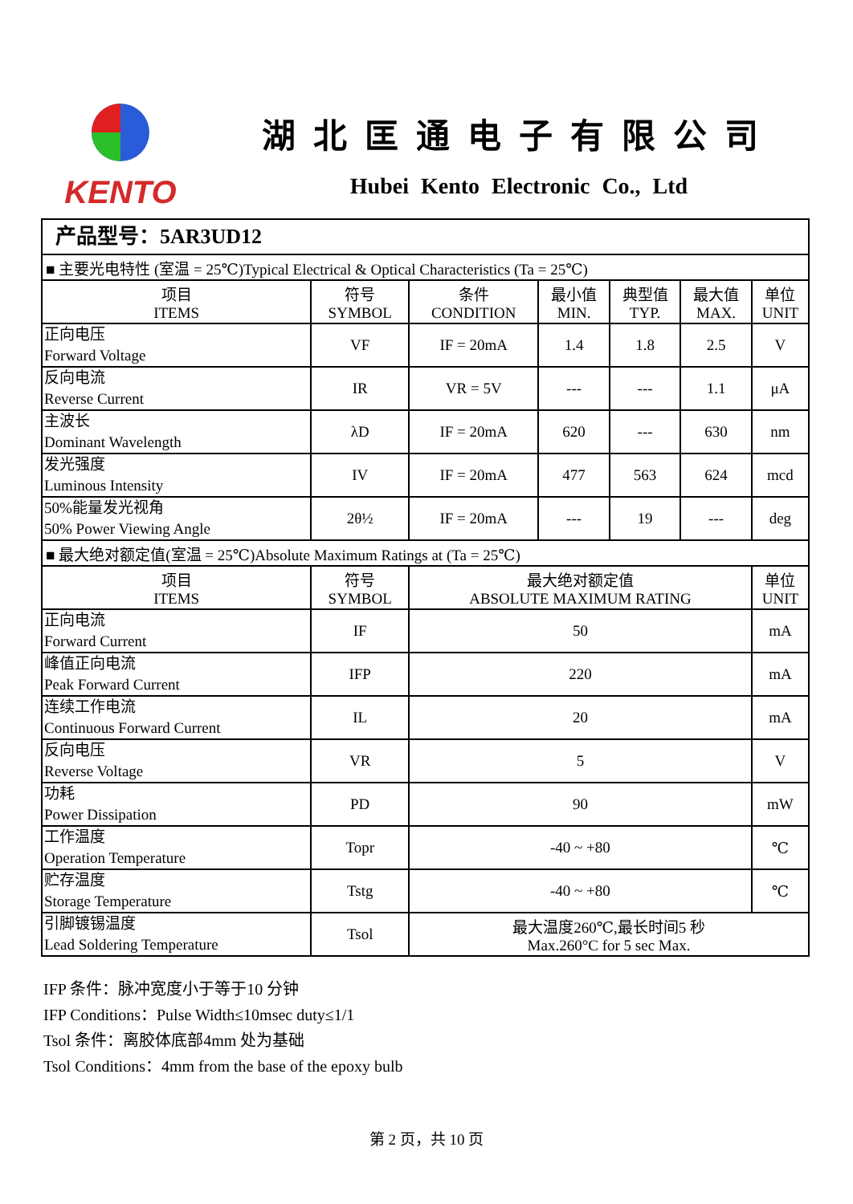KENTO 湖北匡通电子有限公司
Hubei Kento Electronic Co., Ltd
| 产品型号：5AR3UD12 | | | | | | |
| ■ 主要光电特性 (室温 = 25℃)Typical Electrical & Optical Characteristics (Ta = 25℃) | | | | | | |
| 项目 ITEMS | 符号 SYMBOL | 条件 CONDITION | 最小值 MIN. | 典型值 TYP. | 最大值 MAX. | 单位 UNIT |
| 正向电压 Forward Voltage | VF | IF = 20mA | 1.4 | 1.8 | 2.5 | V |
| 反向电流 Reverse Current | IR | VR = 5V | --- | --- | 1.1 | μA |
| 主波长 Dominant Wavelength | λD | IF = 20mA | 620 | --- | 630 | nm |
| 发光强度 Luminous Intensity | IV | IF = 20mA | 477 | 563 | 624 | mcd |
| 50%能量发光视角 50% Power Viewing Angle | 2θ½ | IF = 20mA | --- | 19 | --- | deg |
| ■ 最大绝对额定值(室温 = 25℃)Absolute Maximum Ratings at (Ta = 25℃) | | | | | | |
| 项目 ITEMS | 符号 SYMBOL | 最大绝对额定值 ABSOLUTE MAXIMUM RATING | | | | 单位 UNIT |
| 正向电流 Forward Current | IF | 50 | | | | mA |
| 峰值正向电流 Peak Forward Current | IFP | 220 | | | | mA |
| 连续工作电流 Continuous Forward Current | IL | 20 | | | | mA |
| 反向电压 Reverse Voltage | VR | 5 | | | | V |
| 功耗 Power Dissipation | PD | 90 | | | | mW |
| 工作温度 Operation Temperature | Topr | -40 ~ +80 | | | | ℃ |
| 贮存温度 Storage Temperature | Tstg | -40 ~ +80 | | | | ℃ |
| 引脚镀锡温度 Lead Soldering Temperature | Tsol | 最大温度260℃,最长时间5 秒 Max.260°C for 5 sec Max. | | | | |
IFP 条件：脉冲宽度小于等于10 分钟
IFP Conditions：Pulse Width≤10msec duty≤1/1
Tsol 条件：离胶体底部4mm 处为基础
Tsol Conditions：4mm from the base of the epoxy bulb
第 2 页，共 10 页